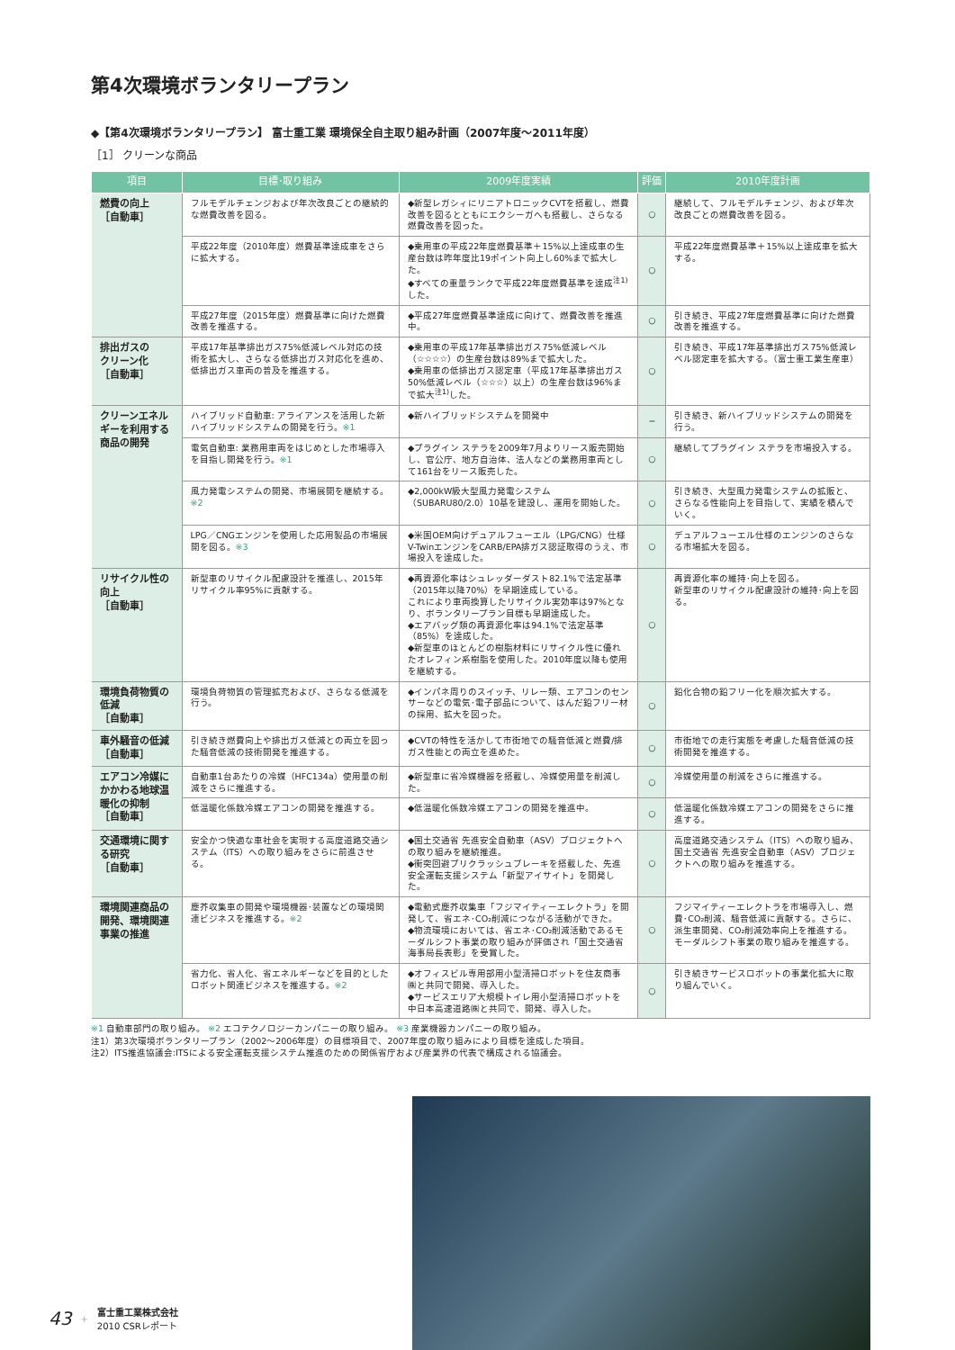第4次環境ボランタリープラン
◆【第4次環境ボランタリープラン】 富士重工業 環境保全自主取り組み計画（2007年度〜2011年度）
［1］ クリーンな商品
| 項目 | 目標･取り組み | 2009年度実績 | 評価 | 2010年度計画 |
| --- | --- | --- | --- | --- |
| 燃費の向上 ［自動車］ | フルモデルチェンジおよび年次改良ごとの継続的な燃費改善を図る。 | ◆新型レガシィにリニアトロニックCVTを搭載し、燃費改善を図るとともにエクシーガへも搭載し、さらなる燃費改善を図った。 | ○ | 継続して、フルモデルチェンジ、および年次改良ごとの燃費改善を図る。 |
| | 平成22年度（2010年度）燃費基準達成車をさらに拡大する。 | ◆乗用車の平成22年度燃費基準＋15%以上達成車の生産台数は昨年度比19ポイント向上し60%まで拡大した。 ◆すべての重量ランクで平成22年度燃費基準を達成<sup>注1)</sup>した。 | ○ | 平成22年度燃費基準＋15%以上達成車を拡大する。 |
| | 平成27年度（2015年度）燃費基準に向けた燃費改善を推進する。 | ◆平成27年度燃費基準達成に向けて、燃費改善を推進中。 | ○ | 引き続き、平成27年度燃費基準に向けた燃費改善を推進する。 |
| 排出ガスの クリーン化 ［自動車］ | 平成17年基準排出ガス75%低減レベル対応の技術を拡大し、さらなる低排出ガス対応化を進め、低排出ガス車両の普及を推進する。 | ◆乗用車の平成17年基準排出ガス75%低減レベル（☆☆☆☆）の生産台数は89%まで拡大した。 ◆乗用車の低排出ガス認定車（平成17年基準排出ガス50%低減レベル（☆☆☆）以上）の生産台数は96%まで拡大<sup>注1)</sup>した。 | ○ | 引き続き、平成17年基準排出ガス75%低減レベル認定車を拡大する。（富士重工業生産車） |
| クリーンエネルギーを利用する商品の開発 | ハイブリッド自動車: アライアンスを活用した新ハイブリッドシステムの開発を行う。 ※1 | ◆新ハイブリッドシステムを開発中 | − | 引き続き、新ハイブリッドシステムの開発を行う。 |
| | 電気自動車: 業務用車両をはじめとした市場導入を目指し開発を行う。 ※1 | ◆プラグイン ステラを2009年7月よりリース販売開始し、官公庁、地方自治体、法人などの業務用車両として161台をリース販売した。 | ○ | 継続してプラグイン ステラを市場投入する。 |
| | 風力発電システムの開発、市場展開を継続する。 ※2 | ◆2,000kW級大型風力発電システム（SUBARU80/2.0）10基を建設し、運用を開始した。 | ○ | 引き続き、大型風力発電システムの拡販と、さらなる性能向上を目指して、実績を積んでいく。 |
| | LPG／CNGエンジンを使用した応用製品の市場展開を図る。 ※3 | ◆米国OEM向けデュアルフューエル（LPG/CNG）仕様V-TwinエンジンをCARB/EPA排ガス認証取得のうえ、市場投入を達成した。 | ○ | デュアルフューエル仕様のエンジンのさらなる市場拡大を図る。 |
| リサイクル性の向上 ［自動車］ | 新型車のリサイクル配慮設計を推進し、2015年リサイクル率95%に貢献する。 | ◆再資源化率はシュレッダーダスト82.1%で法定基準（2015年以降70%）を早期達成している。 これにより車両換算したリサイクル実効率は97%となり、ボランタリープラン目標も早期達成した。 ◆エアバッグ類の再資源化率は94.1%で法定基準（85%）を達成した。 ◆新型車のほとんどの樹脂材料にリサイクル性に優れたオレフィン系樹脂を使用した。2010年度以降も使用を継続する。 | ○ | 再資源化率の維持･向上を図る。 新型車のリサイクル配慮設計の維持･向上を図る。 |
| 環境負荷物質の低減 ［自動車］ | 環境負荷物質の管理拡充および、さらなる低減を行う。 | ◆インパネ周りのスイッチ、リレー類、エアコンのセンサーなどの電気･電子部品について、はんだ鉛フリー材の採用、拡大を図った。 | ○ | 鉛化合物の鉛フリー化を順次拡大する。 |
| 車外騒音の低減 ［自動車］ | 引き続き燃費向上や排出ガス低減との両立を図った騒音低減の技術開発を推進する。 | ◆CVTの特性を活かして市街地での騒音低減と燃費/排ガス性能との両立を進めた。 | ○ | 市街地での走行実態を考慮した騒音低減の技術開発を推進する。 |
| エアコン冷媒にかかわる地球温暖化の抑制 ［自動車］ | 自動車1台あたりの冷媒（HFC134a）使用量の削減をさらに推進する。 | ◆新型車に省冷媒機器を搭載し、冷媒使用量を削減した。 | ○ | 冷媒使用量の削減をさらに推進する。 |
| | 低温暖化係数冷媒エアコンの開発を推進する。 | ◆低温暖化係数冷媒エアコンの開発を推進中。 | ○ | 低温暖化係数冷媒エアコンの開発をさらに推進する。 |
| 交通環境に関する研究 ［自動車］ | 安全かつ快適な車社会を実現する高度道路交通システム（ITS）への取り組みをさらに前進させる。 | ◆国土交通省 先進安全自動車（ASV）プロジェクトへの取り組みを継続推進。 ◆衝突回避プリクラッシュブレーキを搭載した、先進安全運転支援システム「新型アイサイト」を開発した。 | ○ | 高度道路交通システム（ITS）への取り組み、国土交通省 先進安全自動車（ASV）プロジェクトへの取り組みを推進する。 |
| 環境関連商品の開発、環境関連事業の推進 | 塵芥収集車の開発や環境機器･装置などの環境関連ビジネスを推進する。 ※2 | ◆電動式塵芥収集車「フジマイティーエレクトラ」を開発して、省エネ･CO₂削減につながる活動ができた。 ◆物流環境においては、省エネ･CO₂削減活動であるモーダルシフト事業の取り組みが評価され「国土交通省海事局長表彰」を受賞した。 | ○ | フジマイティーエレクトラを市場導入し、燃費･CO₂削減、騒音低減に貢献する。さらに、派生車開発、CO₂削減効率向上を推進する。 モーダルシフト事業の取り組みを推進する。 |
| | 省力化、省人化、省エネルギーなどを目的としたロボット関連ビジネスを推進する。 ※2 | ◆オフィスビル専用部用小型清掃ロボットを住友商事㈱と共同で開発、導入した。 ◆サービスエリア大規模トイレ用小型清掃ロボットを中日本高速道路㈱と共同で、開発、導入した。 | ○ | 引き続きサービスロボットの事業化拡大に取り組んでいく。 |
※1 自動車部門の取り組み。 ※2 エコテクノロジーカンパニーの取り組み。 ※3 産業機器カンパニーの取り組み。
注1）第3次環境ボランタリープラン（2002〜2006年度）の目標項目で、2007年度の取り組みにより目標を達成した項目。
注2）ITS推進協議会:ITSによる安全運転支援システム推進のための関係省庁および産業界の代表で構成される協議会。
43 +
富士重工業株式会社
2010 CSRレポート